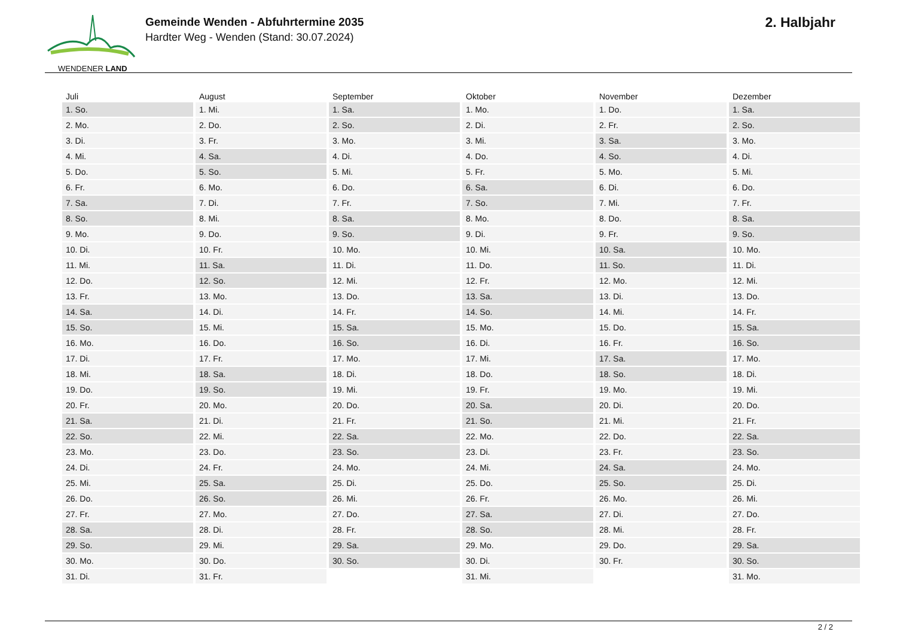WENDENER LAND
Gemeinde Wenden - Abfuhrtermine 2035
Hardter Weg - Wenden (Stand: 30.07.2024)
2. Halbjahr
| Juli | August | September | Oktober | November | Dezember |
| --- | --- | --- | --- | --- | --- |
| 1. So. | 1. Mi. | 1. Sa. | 1. Mo. | 1. Do. | 1. Sa. |
| 2. Mo. | 2. Do. | 2. So. | 2. Di. | 2. Fr. | 2. So. |
| 3. Di. | 3. Fr. | 3. Mo. | 3. Mi. | 3. Sa. | 3. Mo. |
| 4. Mi. | 4. Sa. | 4. Di. | 4. Do. | 4. So. | 4. Di. |
| 5. Do. | 5. So. | 5. Mi. | 5. Fr. | 5. Mo. | 5. Mi. |
| 6. Fr. | 6. Mo. | 6. Do. | 6. Sa. | 6. Di. | 6. Do. |
| 7. Sa. | 7. Di. | 7. Fr. | 7. So. | 7. Mi. | 7. Fr. |
| 8. So. | 8. Mi. | 8. Sa. | 8. Mo. | 8. Do. | 8. Sa. |
| 9. Mo. | 9. Do. | 9. So. | 9. Di. | 9. Fr. | 9. So. |
| 10. Di. | 10. Fr. | 10. Mo. | 10. Mi. | 10. Sa. | 10. Mo. |
| 11. Mi. | 11. Sa. | 11. Di. | 11. Do. | 11. So. | 11. Di. |
| 12. Do. | 12. So. | 12. Mi. | 12. Fr. | 12. Mo. | 12. Mi. |
| 13. Fr. | 13. Mo. | 13. Do. | 13. Sa. | 13. Di. | 13. Do. |
| 14. Sa. | 14. Di. | 14. Fr. | 14. So. | 14. Mi. | 14. Fr. |
| 15. So. | 15. Mi. | 15. Sa. | 15. Mo. | 15. Do. | 15. Sa. |
| 16. Mo. | 16. Do. | 16. So. | 16. Di. | 16. Fr. | 16. So. |
| 17. Di. | 17. Fr. | 17. Mo. | 17. Mi. | 17. Sa. | 17. Mo. |
| 18. Mi. | 18. Sa. | 18. Di. | 18. Do. | 18. So. | 18. Di. |
| 19. Do. | 19. So. | 19. Mi. | 19. Fr. | 19. Mo. | 19. Mi. |
| 20. Fr. | 20. Mo. | 20. Do. | 20. Sa. | 20. Di. | 20. Do. |
| 21. Sa. | 21. Di. | 21. Fr. | 21. So. | 21. Mi. | 21. Fr. |
| 22. So. | 22. Mi. | 22. Sa. | 22. Mo. | 22. Do. | 22. Sa. |
| 23. Mo. | 23. Do. | 23. So. | 23. Di. | 23. Fr. | 23. So. |
| 24. Di. | 24. Fr. | 24. Mo. | 24. Mi. | 24. Sa. | 24. Mo. |
| 25. Mi. | 25. Sa. | 25. Di. | 25. Do. | 25. So. | 25. Di. |
| 26. Do. | 26. So. | 26. Mi. | 26. Fr. | 26. Mo. | 26. Mi. |
| 27. Fr. | 27. Mo. | 27. Do. | 27. Sa. | 27. Di. | 27. Do. |
| 28. Sa. | 28. Di. | 28. Fr. | 28. So. | 28. Mi. | 28. Fr. |
| 29. So. | 29. Mi. | 29. Sa. | 29. Mo. | 29. Do. | 29. Sa. |
| 30. Mo. | 30. Do. | 30. So. | 30. Di. | 30. Fr. | 30. So. |
| 31. Di. | 31. Fr. | | 31. Mi. | | 31. Mo. |
2 / 2